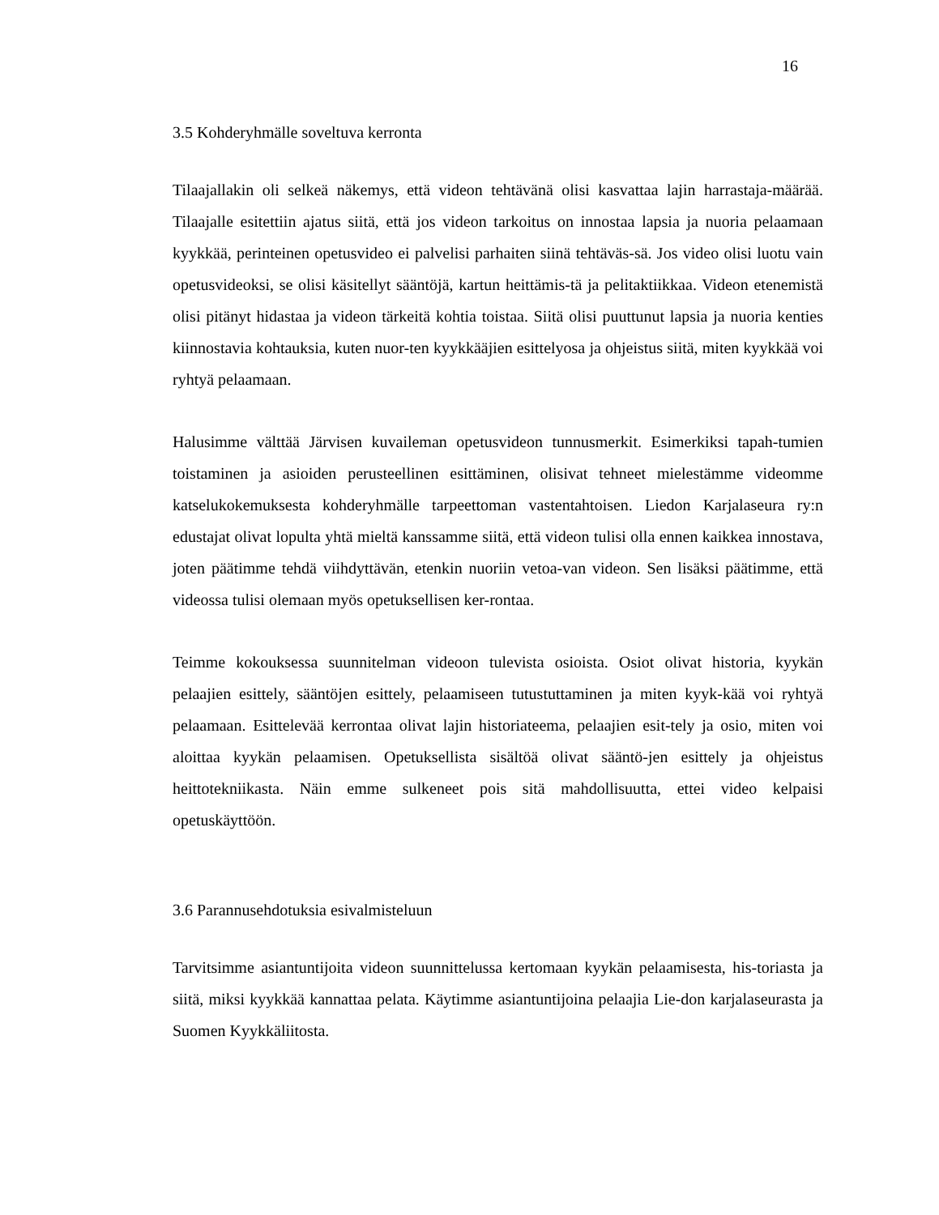16
3.5 Kohderyhmälle soveltuva kerronta
Tilaajallakin oli selkeä näkemys, että videon tehtävänä olisi kasvattaa lajin harrastaja-määrää. Tilaajalle esitettiin ajatus siitä, että jos videon tarkoitus on innostaa lapsia ja nuoria pelaamaan kyykkää, perinteinen opetusvideo ei palvelisi parhaiten siinä tehtäväs-sä. Jos video olisi luotu vain opetusvideoksi, se olisi käsitellyt sääntöjä, kartun heittämis-tä ja pelitaktiikkaa. Videon etenemistä olisi pitänyt hidastaa ja videon tärkeitä kohtia toistaa. Siitä olisi puuttunut lapsia ja nuoria kenties kiinnostavia kohtauksia, kuten nuor-ten kyykkääjien esittelyosa ja ohjeistus siitä, miten kyykkää voi ryhtyä pelaamaan.
Halusimme välttää Järvisen kuvaileman opetusvideon tunnusmerkit. Esimerkiksi tapah-tumien toistaminen ja asioiden perusteellinen esittäminen, olisivat tehneet mielestämme videomme katselukokemuksesta kohderyhmälle tarpeettoman vastentahtoisen. Liedon Karjalaseura ry:n edustajat olivat lopulta yhtä mieltä kanssamme siitä, että videon tulisi olla ennen kaikkea innostava, joten päätimme tehdä viihdyttävän, etenkin nuoriin vetoa-van videon. Sen lisäksi päätimme, että videossa tulisi olemaan myös opetuksellisen ker-rontaa.
Teimme kokouksessa suunnitelman videoon tulevista osioista. Osiot olivat historia, kyykän pelaajien esittely, sääntöjen esittely, pelaamiseen tutustuttaminen ja miten kyyk-kää voi ryhtyä pelaamaan. Esittelevää kerrontaa olivat lajin historiateema, pelaajien esit-tely ja osio, miten voi aloittaa kyykän pelaamisen. Opetuksellista sisältöä olivat sääntö-jen esittely ja ohjeistus heittotekniikasta. Näin emme sulkeneet pois sitä mahdollisuutta, ettei video kelpaisi opetuskäyttöön.
3.6 Parannusehdotuksia esivalmisteluun
Tarvitsimme asiantuntijoita videon suunnittelussa kertomaan kyykän pelaamisesta, his-toriasta ja siitä, miksi kyykkää kannattaa pelata. Käytimme asiantuntijoina pelaajia Lie-don karjalaseurasta ja Suomen Kyykkäliitosta.